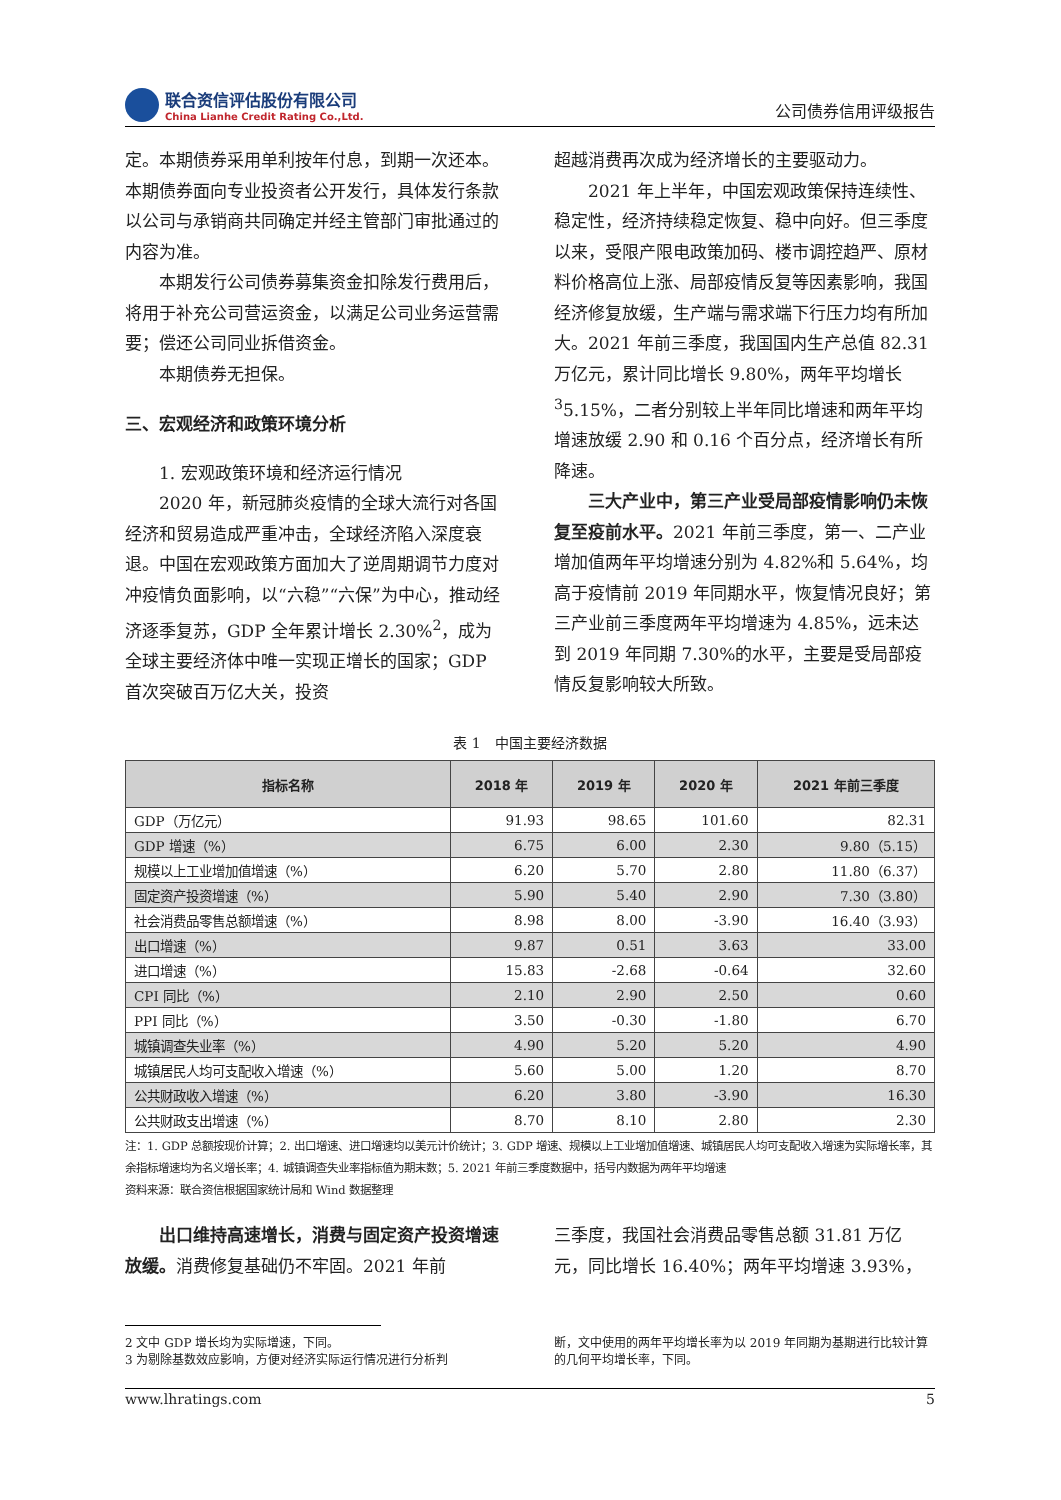联合资信评估股份有限公司
China Lianhe Credit Rating Co.,Ltd.
公司债券信用评级报告
定。本期债券采用单利按年付息，到期一次还本。本期债券面向专业投资者公开发行，具体发行条款以公司与承销商共同确定并经主管部门审批通过的内容为准。
本期发行公司债券募集资金扣除发行费用后，将用于补充公司营运资金，以满足公司业务运营需要；偿还公司同业拆借资金。
本期债券无担保。
三、宏观经济和政策环境分析
1. 宏观政策环境和经济运行情况
2020 年，新冠肺炎疫情的全球大流行对各国经济和贸易造成严重冲击，全球经济陷入深度衰退。中国在宏观政策方面加大了逆周期调节力度对冲疫情负面影响，以“六稳”“六保”为中心，推动经济逐季复苏，GDP 全年累计增长 2.30%<sup>2</sup>，成为全球主要经济体中唯一实现正增长的国家；GDP 首次突破百万亿大关，投资
超越消费再次成为经济增长的主要驱动力。
2021 年上半年，中国宏观政策保持连续性、稳定性，经济持续稳定恢复、稳中向好。但三季度以来，受限产限电政策加码、楼市调控趋严、原材料价格高位上涨、局部疫情反复等因素影响，我国经济修复放缓，生产端与需求端下行压力均有所加大。2021 年前三季度，我国国内生产总值 82.31 万亿元，累计同比增长 9.80%，两年平均增长<sup>3</sup>5.15%，二者分别较上半年同比增速和两年平均增速放缓 2.90 和 0.16 个百分点，经济增长有所降速。
三大产业中，第三产业受局部疫情影响仍未恢复至疫前水平。2021 年前三季度，第一、二产业增加值两年平均增速分别为 4.82%和 5.64%，均高于疫情前 2019 年同期水平，恢复情况良好；第三产业前三季度两年平均增速为 4.85%，远未达到 2019 年同期 7.30%的水平，主要是受局部疫情反复影响较大所致。
表 1　中国主要经济数据
| 指标名称 | 2018 年 | 2019 年 | 2020 年 | 2021 年前三季度 |
| --- | --- | --- | --- | --- |
| GDP（万亿元） | 91.93 | 98.65 | 101.60 | 82.31 |
| GDP 增速（%） | 6.75 | 6.00 | 2.30 | 9.80（5.15） |
| 规模以上工业增加值增速（%） | 6.20 | 5.70 | 2.80 | 11.80（6.37） |
| 固定资产投资增速（%） | 5.90 | 5.40 | 2.90 | 7.30（3.80） |
| 社会消费品零售总额增速（%） | 8.98 | 8.00 | -3.90 | 16.40（3.93） |
| 出口增速（%） | 9.87 | 0.51 | 3.63 | 33.00 |
| 进口增速（%） | 15.83 | -2.68 | -0.64 | 32.60 |
| CPI 同比（%） | 2.10 | 2.90 | 2.50 | 0.60 |
| PPI 同比（%） | 3.50 | -0.30 | -1.80 | 6.70 |
| 城镇调查失业率（%） | 4.90 | 5.20 | 5.20 | 4.90 |
| 城镇居民人均可支配收入增速（%） | 5.60 | 5.00 | 1.20 | 8.70 |
| 公共财政收入增速（%） | 6.20 | 3.80 | -3.90 | 16.30 |
| 公共财政支出增速（%） | 8.70 | 8.10 | 2.80 | 2.30 |
注：1. GDP 总额按现价计算；2. 出口增速、进口增速均以美元计价统计；3. GDP 增速、规模以上工业增加值增速、城镇居民人均可支配收入增速为实际增长率，其余指标增速均为名义增长率；4. 城镇调查失业率指标值为期末数；5. 2021 年前三季度数据中，括号内数据为两年平均增速
资料来源：联合资信根据国家统计局和 Wind 数据整理
出口维持高速增长，消费与固定资产投资增速放缓。消费修复基础仍不牢固。2021 年前
三季度，我国社会消费品零售总额 31.81 万亿元，同比增长 16.40%；两年平均增速 3.93%，
2 文中 GDP 增长均为实际增速，下同。
3 为剔除基数效应影响，方便对经济实际运行情况进行分析判
断，文中使用的两年平均增长率为以 2019 年同期为基期进行比较计算的几何平均增长率，下同。
www.lhratings.com 5